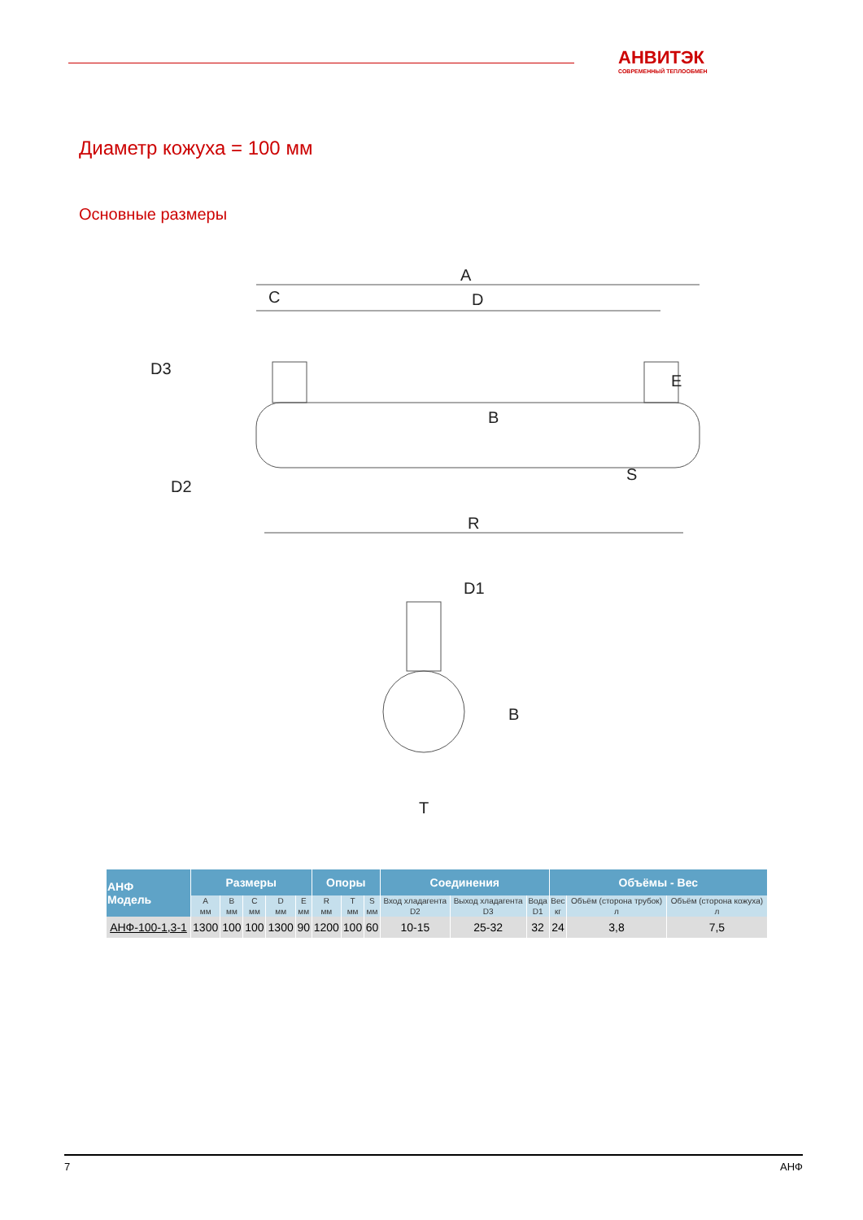АНВИТЭК
СОВРЕМЕННЫЙ ТЕПЛООБМЕН
Диаметр кожуха = 100 мм
Основные размеры
A
C
D
R
D1
T
B
E
S
D3
D2
B
| АНФ Модель | Размеры | | | | | Опоры | | | Соединения | | | Объёмы - Вес | | |
| --- | --- | --- | --- | --- | --- | --- | --- | --- | --- | --- | --- | --- | --- | --- |
| | A | B | C | D | E | R | T | S | Вход хладагента | Выход хладагента | Вода | Вес | Объём (сторона трубок) | Объём (сторона кожуха) |
| | мм | мм | мм | мм | мм | мм | мм | мм | D2 | D3 | D1 | кг | л | л |
| АНФ-100-1,3-1 | 1300 | 100 | 100 | 1300 | 90 | 1200 | 100 | 60 | 10-15 | 25-32 | 32 | 24 | 3,8 | 7,5 |
7 АНФ